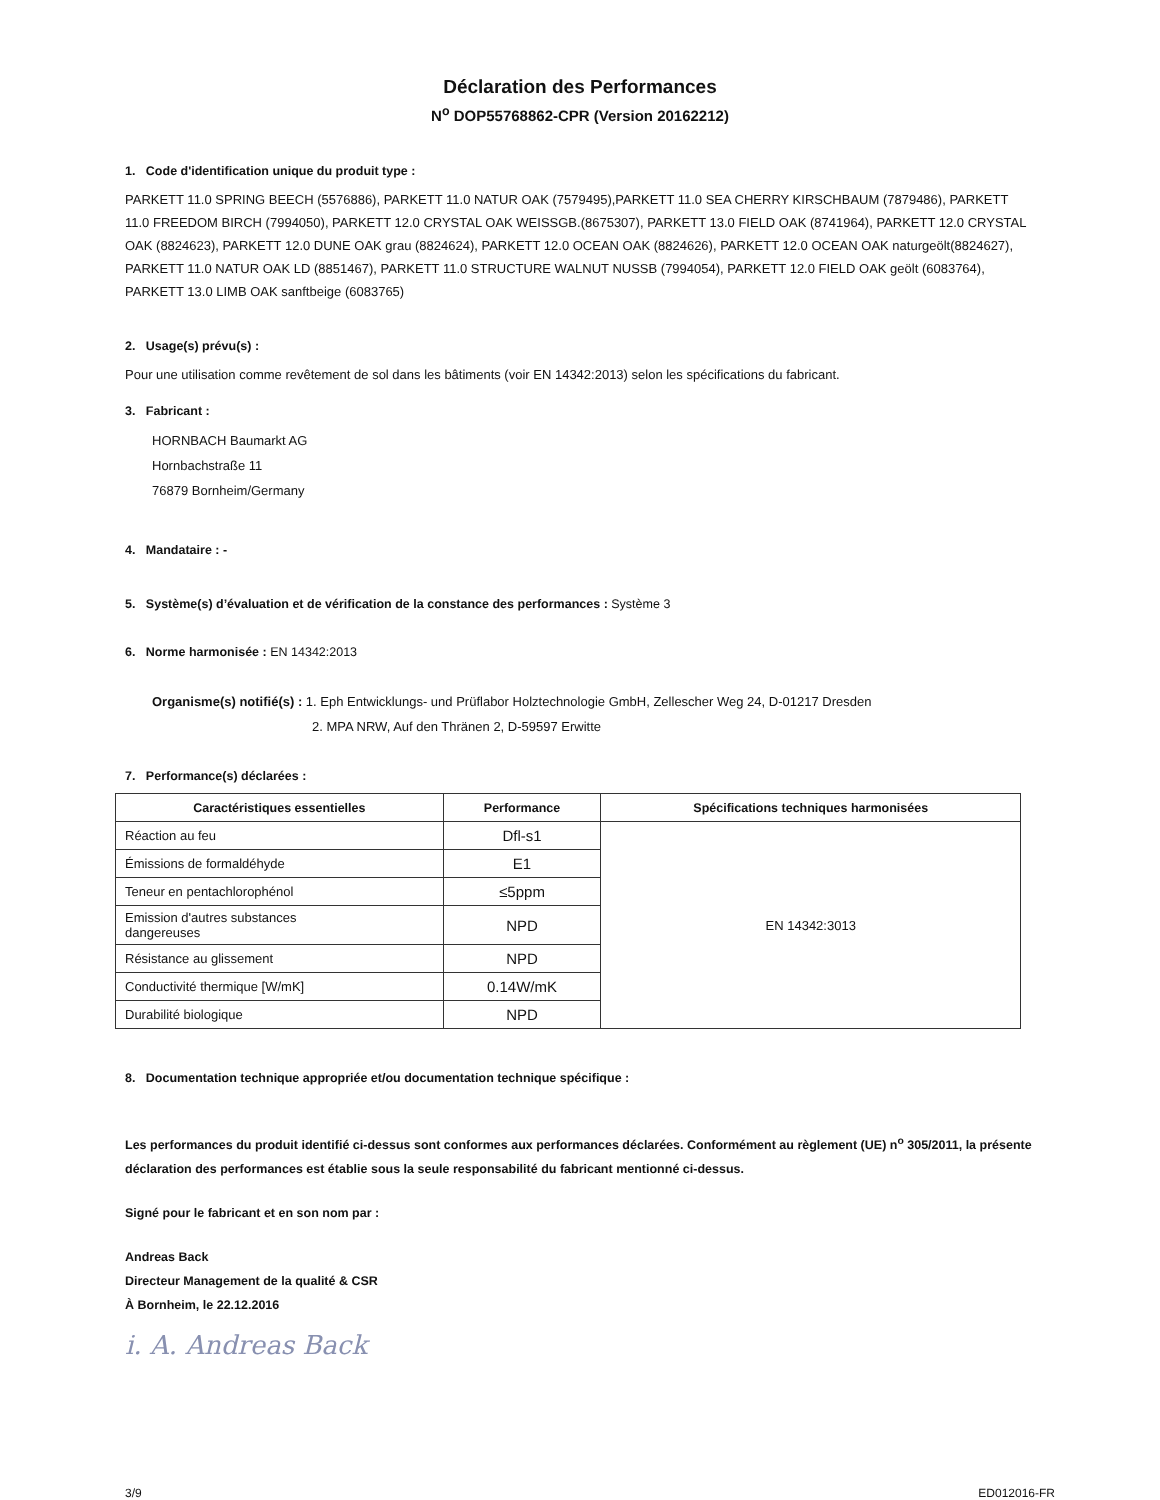Déclaration des Performances
N<sup>o</sup> DOP55768862-CPR (Version 20162212)
1. Code d'identification unique du produit type :
PARKETT 11.0 SPRING BEECH (5576886), PARKETT 11.0 NATUR OAK (7579495),PARKETT 11.0 SEA CHERRY KIRSCHBAUM (7879486), PARKETT 11.0 FREEDOM BIRCH (7994050), PARKETT 12.0 CRYSTAL OAK WEISSGB.(8675307), PARKETT 13.0 FIELD OAK (8741964), PARKETT 12.0 CRYSTAL OAK (8824623), PARKETT 12.0 DUNE OAK grau (8824624), PARKETT 12.0 OCEAN OAK (8824626), PARKETT 12.0 OCEAN OAK naturgeölt(8824627), PARKETT 11.0 NATUR OAK LD (8851467), PARKETT 11.0 STRUCTURE WALNUT NUSSB (7994054), PARKETT 12.0 FIELD OAK geölt (6083764), PARKETT 13.0 LIMB OAK sanftbeige (6083765)
2. Usage(s) prévu(s) :
Pour une utilisation comme revêtement de sol dans les bâtiments (voir EN 14342:2013) selon les spécifications du fabricant.
3. Fabricant :
HORNBACH Baumarkt AG
Hornbachstraße 11
76879 Bornheim/Germany
4. Mandataire : -
5. Système(s) d’évaluation et de vérification de la constance des performances : Système 3
6. Norme harmonisée : EN 14342:2013
Organisme(s) notifié(s) : 1. Eph Entwicklungs- und Prüflabor Holztechnologie GmbH, Zellescher Weg 24, D-01217 Dresden
2. MPA NRW, Auf den Thränen 2, D-59597 Erwitte
7. Performance(s) déclarées :
| Caractéristiques essentielles | Performance | Spécifications techniques harmonisées |
| --- | --- | --- |
| Réaction au feu | Dfl-s1 | EN 14342:3013 |
| Émissions de formaldéhyde | E1 | |
| Teneur en pentachlorophénol | ≤5ppm | |
| Emission d'autres substances dangereuses | NPD | |
| Résistance au glissement | NPD | |
| Conductivité thermique [W/mK] | 0.14W/mK | |
| Durabilité biologique | NPD | |
8. Documentation technique appropriée et/ou documentation technique spécifique :
Les performances du produit identifié ci-dessus sont conformes aux performances déclarées. Conformément au règlement (UE) n<sup>o</sup> 305/2011, la présente déclaration des performances est établie sous la seule responsabilité du fabricant mentionné ci-dessus.
Signé pour le fabricant et en son nom par :
Andreas Back
Directeur Management de la qualité & CSR
À Bornheim, le 22.12.2016
i. A. Andreas Back
3/9 ED012016-FR